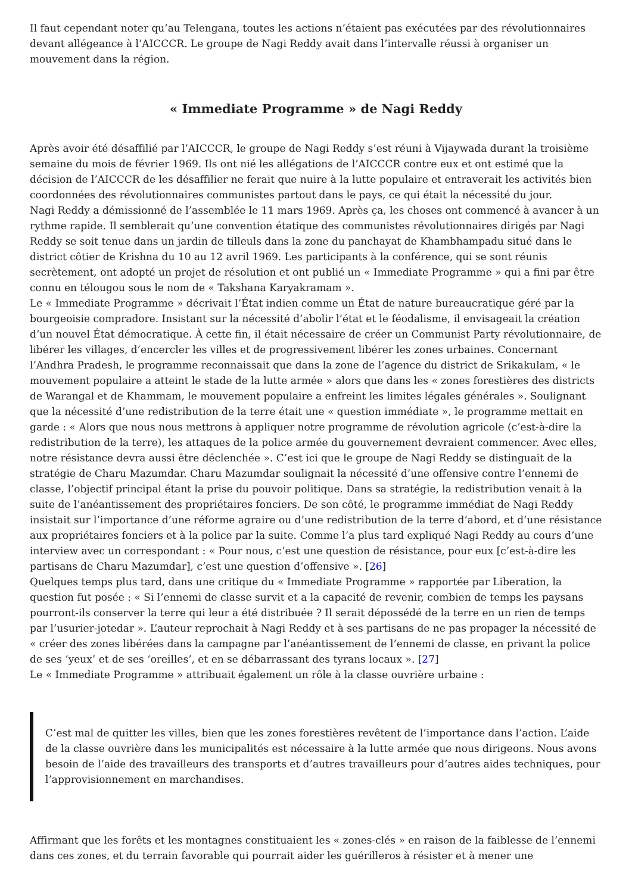Il faut cependant noter qu’au Telengana, toutes les actions n’étaient pas exécutées par des révolutionnaires devant allégeance à l’AICCCR. Le groupe de Nagi Reddy avait dans l’intervalle réussi à organiser un mouvement dans la région.
« Immediate Programme » de Nagi Reddy
Après avoir été désaffilié par l’AICCCR, le groupe de Nagi Reddy s’est réuni à Vijaywada durant la troisième semaine du mois de février 1969. Ils ont nié les allégations de l’AICCCR contre eux et ont estimé que la décision de l’AICCCR de les désaffilier ne ferait que nuire à la lutte populaire et entraverait les activités bien coordonnées des révolutionnaires communistes partout dans le pays, ce qui était la nécessité du jour.
Nagi Reddy a démissionné de l’assemblée le 11 mars 1969. Après ça, les choses ont commencé à avancer à un rythme rapide. Il semblerait qu’une convention étatique des communistes révolutionnaires dirigés par Nagi Reddy se soit tenue dans un jardin de tilleuls dans la zone du panchayat de Khambhampadu situé dans le district côtier de Krishna du 10 au 12 avril 1969. Les participants à la conférence, qui se sont réunis secrètement, ont adopté un projet de résolution et ont publié un « Immediate Programme » qui a fini par être connu en télougou sous le nom de « Takshana Karyakramam ».
Le « Immediate Programme » décrivait l’État indien comme un État de nature bureaucratique géré par la bourgeoisie compradore. Insistant sur la nécessité d’abolir l’état et le féodalisme, il envisageait la création d’un nouvel État démocratique. À cette fin, il était nécessaire de créer un Communist Party révolutionnaire, de libérer les villages, d’encercler les villes et de progressivement libérer les zones urbaines. Concernant l’Andhra Pradesh, le programme reconnaissait que dans la zone de l’agence du district de Srikakulam, « le mouvement populaire a atteint le stade de la lutte armée » alors que dans les « zones forestières des districts de Warangal et de Khammam, le mouvement populaire a enfreint les limites légales générales ». Soulignant que la nécessité d’une redistribution de la terre était une « question immédiate », le programme mettait en garde : « Alors que nous nous mettrons à appliquer notre programme de révolution agricole (c’est-à-dire la redistribution de la terre), les attaques de la police armée du gouvernement devraient commencer. Avec elles, notre résistance devra aussi être déclenchée ». C’est ici que le groupe de Nagi Reddy se distinguait de la stratégie de Charu Mazumdar. Charu Mazumdar soulignait la nécessité d’une offensive contre l’ennemi de classe, l’objectif principal étant la prise du pouvoir politique. Dans sa stratégie, la redistribution venait à la suite de l’anéantissement des propriétaires fonciers. De son côté, le programme immédiat de Nagi Reddy insistait sur l’importance d’une réforme agraire ou d’une redistribution de la terre d’abord, et d’une résistance aux propriétaires fonciers et à la police par la suite. Comme l’a plus tard expliqué Nagi Reddy au cours d’une interview avec un correspondant : « Pour nous, c’est une question de résistance, pour eux [c’est-à-dire les partisans de Charu Mazumdar], c’est une question d’offensive ». [26]
Quelques temps plus tard, dans une critique du « Immediate Programme » rapportée par Liberation, la question fut posée : « Si l’ennemi de classe survit et a la capacité de revenir, combien de temps les paysans pourront-ils conserver la terre qui leur a été distribuée ? Il serait dépossédé de la terre en un rien de temps par l’usurier-jotedar ». L’auteur reprochait à Nagi Reddy et à ses partisans de ne pas propager la nécessité de « créer des zones libérées dans la campagne par l’anéantissement de l’ennemi de classe, en privant la police de ses ‘yeux’ et de ses ‘oreilles’, et en se débarrassant des tyrans locaux ». [27]
Le « Immediate Programme » attribuait également un rôle à la classe ouvrière urbaine :
C’est mal de quitter les villes, bien que les zones forestières revêtent de l’importance dans l’action. L’aide de la classe ouvrière dans les municipalités est nécessaire à la lutte armée que nous dirigeons. Nous avons besoin de l’aide des travailleurs des transports et d’autres travailleurs pour d’autres aides techniques, pour l’approvisionnement en marchandises.
Affirmant que les forêts et les montagnes constituaient les « zones-clés » en raison de la faiblesse de l’ennemi dans ces zones, et du terrain favorable qui pourrait aider les guérilleros à résister et à mener une